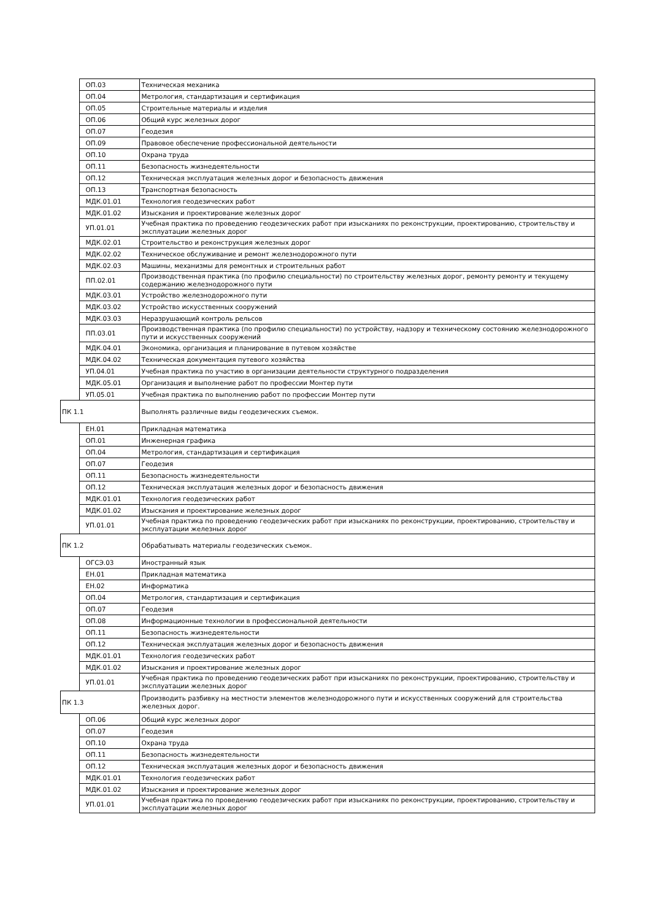| | ОП.03 | Техническая механика |
| | ОП.04 | Метрология, стандартизация и сертификация |
| | ОП.05 | Строительные материалы и изделия |
| | ОП.06 | Общий курс железных дорог |
| | ОП.07 | Геодезия |
| | ОП.09 | Правовое обеспечение профессиональной деятельности |
| | ОП.10 | Охрана труда |
| | ОП.11 | Безопасность жизнедеятельности |
| | ОП.12 | Техническая эксплуатация железных дорог и безопасность движения |
| | ОП.13 | Транспортная безопасность |
| | МДК.01.01 | Технология геодезических работ |
| | МДК.01.02 | Изыскания и проектирование железных дорог |
| | УП.01.01 | Учебная практика по проведению геодезических работ при изысканиях по реконструкции, проектированию, строительству и эксплуатации железных дорог |
| | МДК.02.01 | Строительство и реконструкция железных дорог |
| | МДК.02.02 | Техническое обслуживание и ремонт железнодорожного пути |
| | МДК.02.03 | Машины, механизмы для ремонтных и строительных работ |
| | ПП.02.01 | Производственная практика (по профилю специальности) по строительству железных дорог, ремонту ремонту и текущему содержанию железнодорожного пути |
| | МДК.03.01 | Устройство железнодорожного пути |
| | МДК.03.02 | Устройство искусственных сооружений |
| | МДК.03.03 | Неразрушающий контроль рельсов |
| | ПП.03.01 | Производственная практика (по профилю специальности) по устройству, надзору и техническому состоянию железнодорожного пути и искусственных сооружений |
| | МДК.04.01 | Экономика, организация и планирование в путевом хозяйстве |
| | МДК.04.02 | Техническая документация путевого хозяйства |
| | УП.04.01 | Учебная практика по участию в организации деятельности структурного подразделения |
| | МДК.05.01 | Организация и выполнение работ по профессии Монтер пути |
| | УП.05.01 | Учебная практика по выполнению работ по профессии Монтер пути |
| ПК 1.1 | | Выполнять различные виды геодезических съемок. |
| | ЕН.01 | Прикладная математика |
| | ОП.01 | Инженерная графика |
| | ОП.04 | Метрология, стандартизация и сертификация |
| | ОП.07 | Геодезия |
| | ОП.11 | Безопасность жизнедеятельности |
| | ОП.12 | Техническая эксплуатация железных дорог и безопасность движения |
| | МДК.01.01 | Технология геодезических работ |
| | МДК.01.02 | Изыскания и проектирование железных дорог |
| | УП.01.01 | Учебная практика по проведению геодезических работ при изысканиях по реконструкции, проектированию, строительству и эксплуатации железных дорог |
| ПК 1.2 | | Обрабатывать материалы геодезических съемок. |
| | ОГСЭ.03 | Иностранный язык |
| | ЕН.01 | Прикладная математика |
| | ЕН.02 | Информатика |
| | ОП.04 | Метрология, стандартизация и сертификация |
| | ОП.07 | Геодезия |
| | ОП.08 | Информационные технологии в профессиональной деятельности |
| | ОП.11 | Безопасность жизнедеятельности |
| | ОП.12 | Техническая эксплуатация железных дорог и безопасность движения |
| | МДК.01.01 | Технология геодезических работ |
| | МДК.01.02 | Изыскания и проектирование железных дорог |
| | УП.01.01 | Учебная практика по проведению геодезических работ при изысканиях по реконструкции, проектированию, строительству и эксплуатации железных дорог |
| ПК 1.3 | | Производить разбивку на местности элементов железнодорожного пути и искусственных сооружений для строительства железных дорог. |
| | ОП.06 | Общий курс железных дорог |
| | ОП.07 | Геодезия |
| | ОП.10 | Охрана труда |
| | ОП.11 | Безопасность жизнедеятельности |
| | ОП.12 | Техническая эксплуатация железных дорог и безопасность движения |
| | МДК.01.01 | Технология геодезических работ |
| | МДК.01.02 | Изыскания и проектирование железных дорог |
| | УП.01.01 | Учебная практика по проведению геодезических работ при изысканиях по реконструкции, проектированию, строительству и эксплуатации железных дорог |